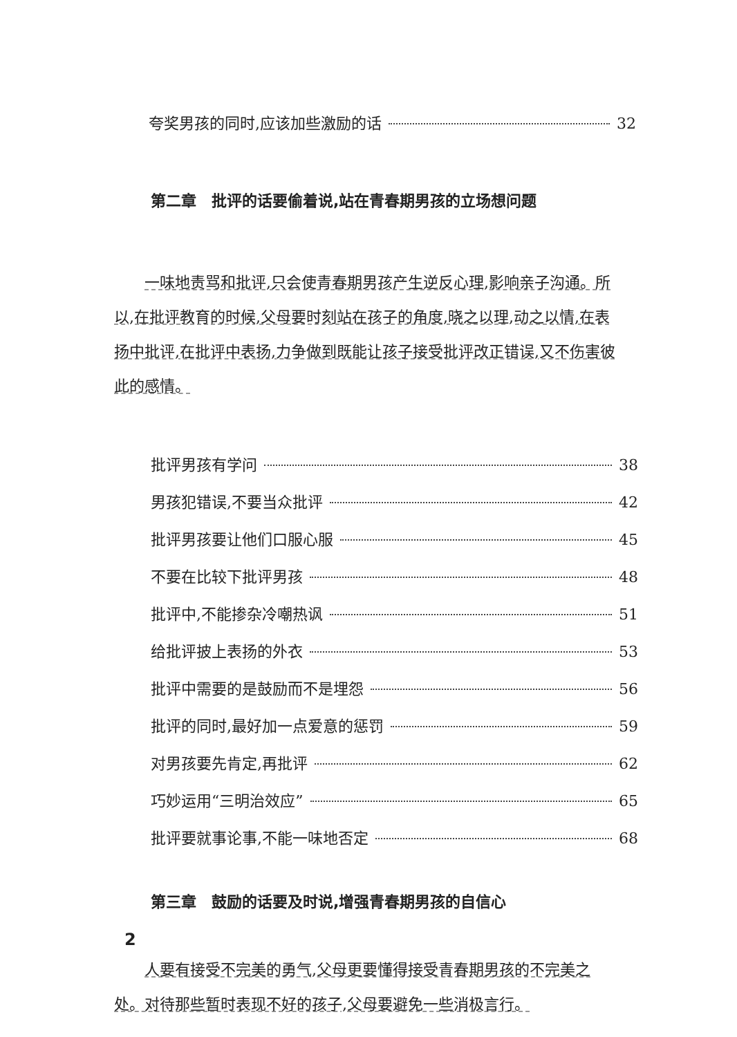夸奖男孩的同时,应该加些激励的话 32
第二章　批评的话要偷着说,站在青春期男孩的立场想问题
一味地责骂和批评,只会使青春期男孩产生逆反心理,影响亲子沟通。所以,在批评教育的时候,父母要时刻站在孩子的角度,晓之以理,动之以情,在表扬中批评,在批评中表扬,力争做到既能让孩子接受批评改正错误,又不伤害彼此的感情。
批评男孩有学问 38
男孩犯错误,不要当众批评 42
批评男孩要让他们口服心服 45
不要在比较下批评男孩 48
批评中,不能掺杂冷嘲热讽 51
给批评披上表扬的外衣 53
批评中需要的是鼓励而不是埋怨 56
批评的同时,最好加一点爱意的惩罚 59
对男孩要先肯定,再批评 62
巧妙运用“三明治效应” 65
批评要就事论事,不能一味地否定 68
第三章　鼓励的话要及时说,增强青春期男孩的自信心
人要有接受不完美的勇气,父母更要懂得接受青春期男孩的不完美之处。对待那些暂时表现不好的孩子,父母要避免一些消极言行。
2